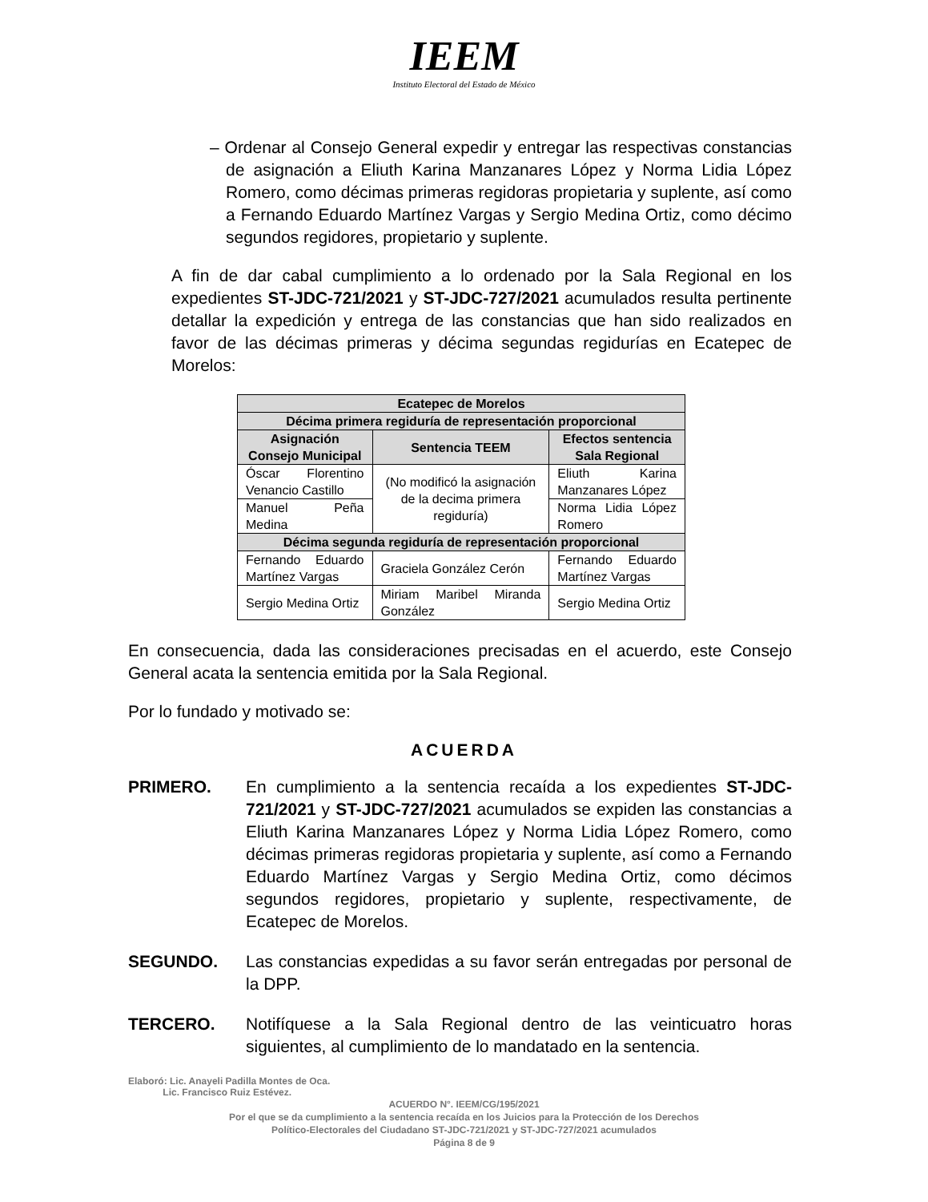IEEM
Instituto Electoral del Estado de México
– Ordenar al Consejo General expedir y entregar las respectivas constancias de asignación a Eliuth Karina Manzanares López y Norma Lidia López Romero, como décimas primeras regidoras propietaria y suplente, así como a Fernando Eduardo Martínez Vargas y Sergio Medina Ortiz, como décimo segundos regidores, propietario y suplente.
A fin de dar cabal cumplimiento a lo ordenado por la Sala Regional en los expedientes ST-JDC-721/2021 y ST-JDC-727/2021 acumulados resulta pertinente detallar la expedición y entrega de las constancias que han sido realizados en favor de las décimas primeras y décima segundas regidurías en Ecatepec de Morelos:
| Ecatepec de Morelos | | |
| --- | --- | --- |
| Décima primera regiduría de representación proporcional | | |
| Asignación Consejo Municipal | Sentencia TEEM | Efectos sentencia Sala Regional |
| Óscar Florentino Venancio Castillo | (No modificó la asignación de la decima primera regiduría) | Eliuth Karina Manzanares López |
| Manuel Peña Medina | | Norma Lidia López Romero |
| Décima segunda regiduría de representación proporcional | | |
| Fernando Eduardo Martínez Vargas | Graciela González Cerón | Fernando Eduardo Martínez Vargas |
| Sergio Medina Ortiz | Miriam Maribel Miranda González | Sergio Medina Ortiz |
En consecuencia, dada las consideraciones precisadas en el acuerdo, este Consejo General acata la sentencia emitida por la Sala Regional.
Por lo fundado y motivado se:
ACUERDA
PRIMERO. En cumplimiento a la sentencia recaída a los expedientes ST-JDC-721/2021 y ST-JDC-727/2021 acumulados se expiden las constancias a Eliuth Karina Manzanares López y Norma Lidia López Romero, como décimas primeras regidoras propietaria y suplente, así como a Fernando Eduardo Martínez Vargas y Sergio Medina Ortiz, como décimos segundos regidores, propietario y suplente, respectivamente, de Ecatepec de Morelos.
SEGUNDO. Las constancias expedidas a su favor serán entregadas por personal de la DPP.
TERCERO. Notifíquese a la Sala Regional dentro de las veinticuatro horas siguientes, al cumplimiento de lo mandatado en la sentencia.
Elaboró: Lic. Anayeli Padilla Montes de Oca.
Lic. Francisco Ruiz Estévez.
ACUERDO N°. IEEM/CG/195/2021
Por el que se da cumplimiento a la sentencia recaída en los Juicios para la Protección de los Derechos
Político-Electorales del Ciudadano ST-JDC-721/2021 y ST-JDC-727/2021 acumulados
Página 8 de 9